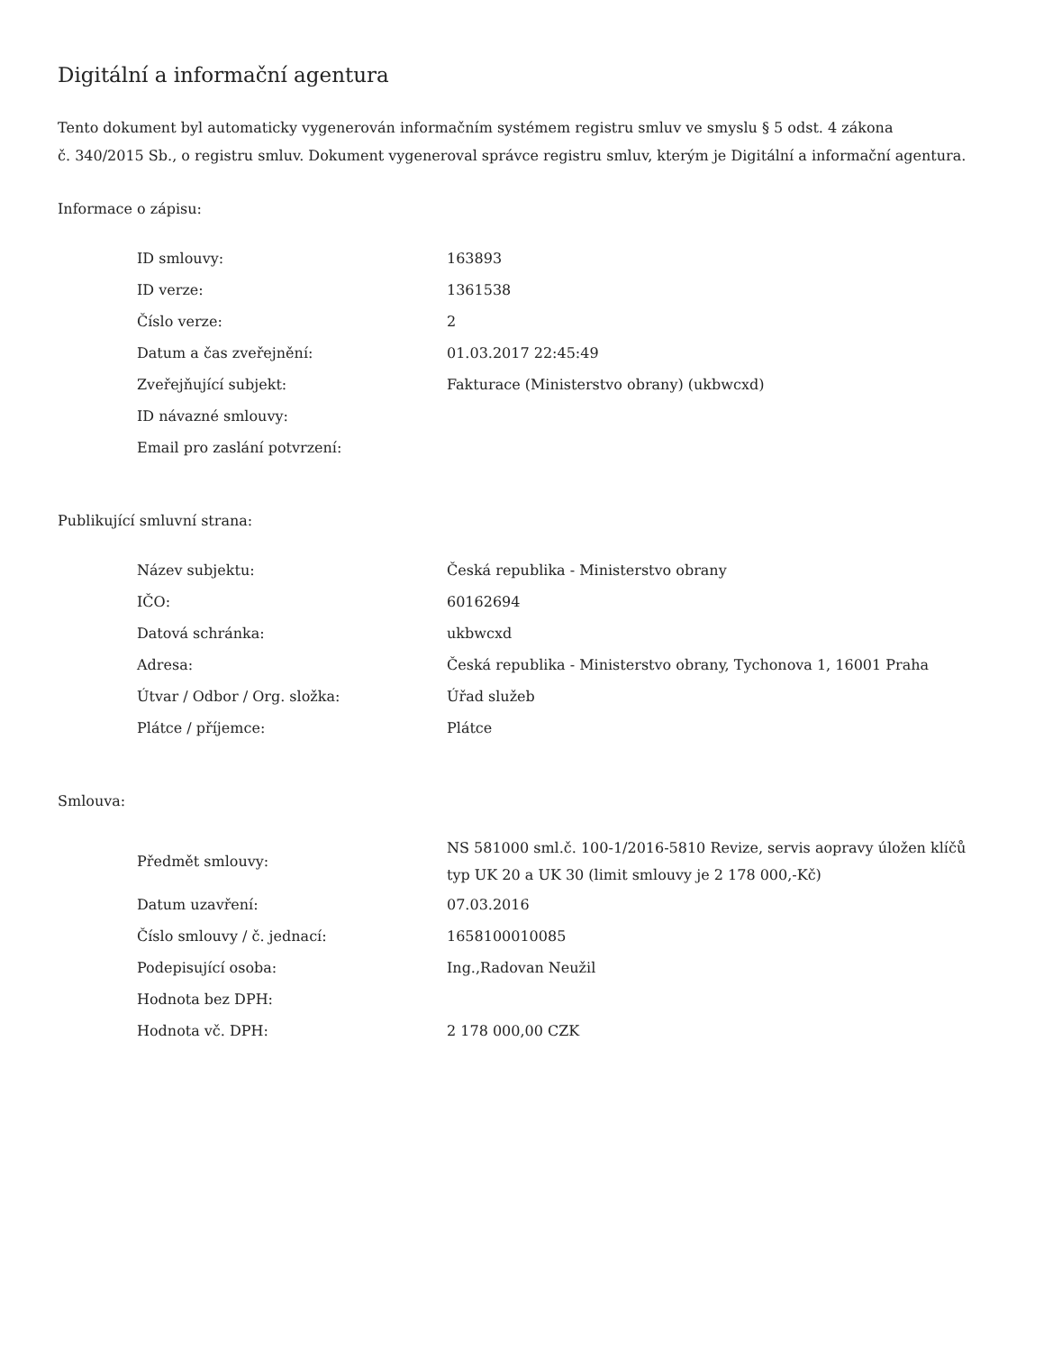Digitální a informační agentura
Tento dokument byl automaticky vygenerován informačním systémem registru smluv ve smyslu § 5 odst. 4 zákona
č. 340/2015 Sb., o registru smluv. Dokument vygeneroval správce registru smluv, kterým je Digitální a informační agentura.
Informace o zápisu:
| ID smlouvy: | 163893 |
| ID verze: | 1361538 |
| Číslo verze: | 2 |
| Datum a čas zveřejnění: | 01.03.2017 22:45:49 |
| Zveřejňující subjekt: | Fakturace (Ministerstvo obrany) (ukbwcxd) |
| ID návazné smlouvy: | |
| Email pro zaslání potvrzení: | |
Publikující smluvní strana:
| Název subjektu: | Česká republika - Ministerstvo obrany |
| IČO: | 60162694 |
| Datová schránka: | ukbwcxd |
| Adresa: | Česká republika - Ministerstvo obrany, Tychonova 1, 16001 Praha |
| Útvar / Odbor / Org. složka: | Úřad služeb |
| Plátce / příjemce: | Plátce |
Smlouva:
| Předmět smlouvy: | NS 581000 sml.č. 100-1/2016-5810 Revize, servis aopravy úložen klíčů typ UK 20 a UK 30 (limit smlouvy je 2 178 000,-Kč) |
| Datum uzavření: | 07.03.2016 |
| Číslo smlouvy / č. jednací: | 1658100010085 |
| Podepisující osoba: | Ing.,Radovan Neužil |
| Hodnota bez DPH: | |
| Hodnota vč. DPH: | 2 178 000,00 CZK |